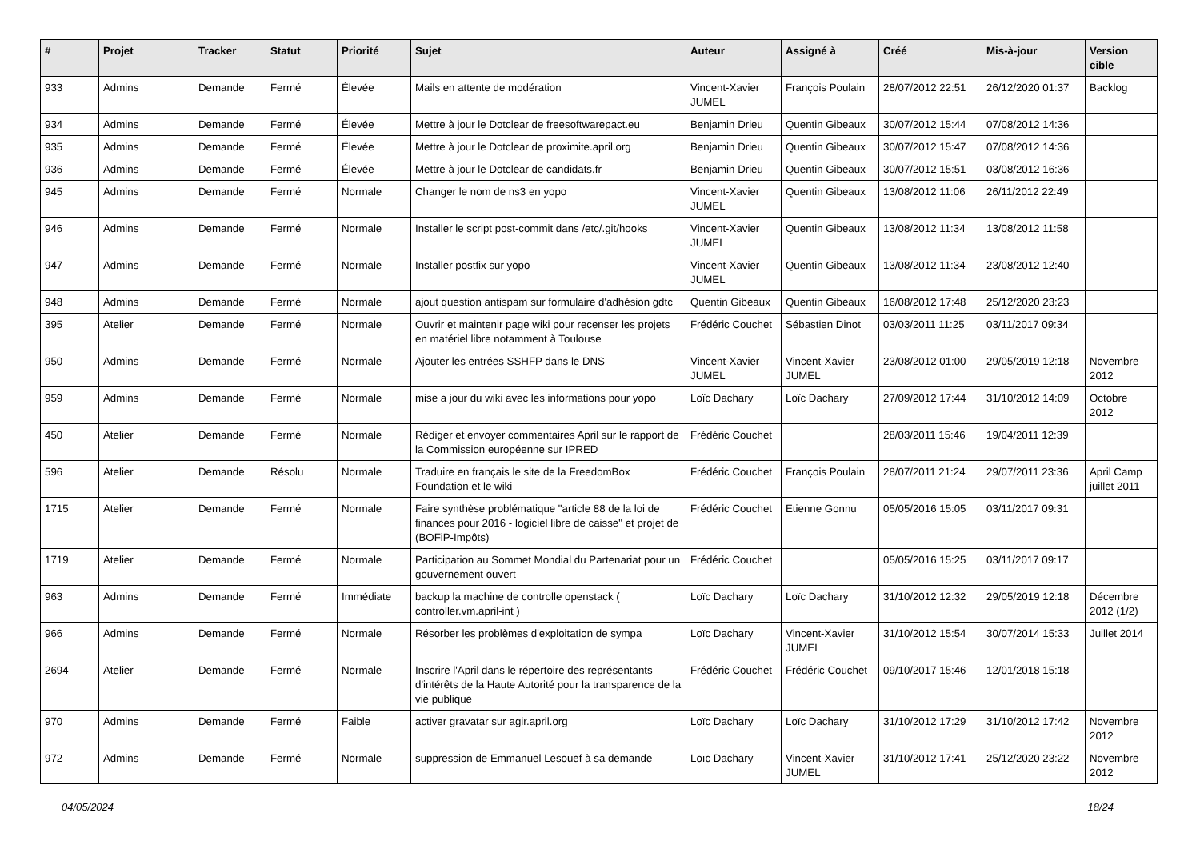| # | Projet | Tracker | Statut | Priorité | Sujet | Auteur | Assigné à | Créé | Mis-à-jour | Version cible |
| --- | --- | --- | --- | --- | --- | --- | --- | --- | --- | --- |
| 933 | Admins | Demande | Fermé | Élevée | Mails en attente de modération | Vincent-Xavier JUMEL | François Poulain | 28/07/2012 22:51 | 26/12/2020 01:37 | Backlog |
| 934 | Admins | Demande | Fermé | Élevée | Mettre à jour le Dotclear de freesoftwarepact.eu | Benjamin Drieu | Quentin Gibeaux | 30/07/2012 15:44 | 07/08/2012 14:36 | |
| 935 | Admins | Demande | Fermé | Élevée | Mettre à jour le Dotclear de proximite.april.org | Benjamin Drieu | Quentin Gibeaux | 30/07/2012 15:47 | 07/08/2012 14:36 | |
| 936 | Admins | Demande | Fermé | Élevée | Mettre à jour le Dotclear de candidats.fr | Benjamin Drieu | Quentin Gibeaux | 30/07/2012 15:51 | 03/08/2012 16:36 | |
| 945 | Admins | Demande | Fermé | Normale | Changer le nom de ns3 en yopo | Vincent-Xavier JUMEL | Quentin Gibeaux | 13/08/2012 11:06 | 26/11/2012 22:49 | |
| 946 | Admins | Demande | Fermé | Normale | Installer le script post-commit dans /etc/.git/hooks | Vincent-Xavier JUMEL | Quentin Gibeaux | 13/08/2012 11:34 | 13/08/2012 11:58 | |
| 947 | Admins | Demande | Fermé | Normale | Installer postfix sur yopo | Vincent-Xavier JUMEL | Quentin Gibeaux | 13/08/2012 11:34 | 23/08/2012 12:40 | |
| 948 | Admins | Demande | Fermé | Normale | ajout question antispam sur formulaire d'adhésion gdtc | Quentin Gibeaux | Quentin Gibeaux | 16/08/2012 17:48 | 25/12/2020 23:23 | |
| 395 | Atelier | Demande | Fermé | Normale | Ouvrir et maintenir page wiki pour recenser les projets en matériel libre notamment à Toulouse | Frédéric Couchet | Sébastien Dinot | 03/03/2011 11:25 | 03/11/2017 09:34 | |
| 950 | Admins | Demande | Fermé | Normale | Ajouter les entrées SSHFP dans le DNS | Vincent-Xavier JUMEL | Vincent-Xavier JUMEL | 23/08/2012 01:00 | 29/05/2019 12:18 | Novembre 2012 |
| 959 | Admins | Demande | Fermé | Normale | mise a jour du wiki avec les informations pour yopo | Loïc Dachary | Loïc Dachary | 27/09/2012 17:44 | 31/10/2012 14:09 | Octobre 2012 |
| 450 | Atelier | Demande | Fermé | Normale | Rédiger et envoyer commentaires April sur le rapport de la Commission européenne sur IPRED | Frédéric Couchet | | 28/03/2011 15:46 | 19/04/2011 12:39 | |
| 596 | Atelier | Demande | Résolu | Normale | Traduire en français le site de la FreedomBox Foundation et le wiki | Frédéric Couchet | François Poulain | 28/07/2011 21:24 | 29/07/2011 23:36 | April Camp juillet 2011 |
| 1715 | Atelier | Demande | Fermé | Normale | Faire synthèse problématique "article 88 de la loi de finances pour 2016 - logiciel libre de caisse" et projet de (BOFiP-Impôts) | Frédéric Couchet | Etienne Gonnu | 05/05/2016 15:05 | 03/11/2017 09:31 | |
| 1719 | Atelier | Demande | Fermé | Normale | Participation au Sommet Mondial du Partenariat pour un gouvernement ouvert | Frédéric Couchet | | 05/05/2016 15:25 | 03/11/2017 09:17 | |
| 963 | Admins | Demande | Fermé | Immédiate | backup la machine de controlle openstack ( controller.vm.april-int ) | Loïc Dachary | Loïc Dachary | 31/10/2012 12:32 | 29/05/2019 12:18 | Décembre 2012 (1/2) |
| 966 | Admins | Demande | Fermé | Normale | Résorber les problèmes d'exploitation de sympa | Loïc Dachary | Vincent-Xavier JUMEL | 31/10/2012 15:54 | 30/07/2014 15:33 | Juillet 2014 |
| 2694 | Atelier | Demande | Fermé | Normale | Inscrire l'April dans le répertoire des représentants d'intérêts de la Haute Autorité pour la transparence de la vie publique | Frédéric Couchet | Frédéric Couchet | 09/10/2017 15:46 | 12/01/2018 15:18 | |
| 970 | Admins | Demande | Fermé | Faible | activer gravatar sur agir.april.org | Loïc Dachary | Loïc Dachary | 31/10/2012 17:29 | 31/10/2012 17:42 | Novembre 2012 |
| 972 | Admins | Demande | Fermé | Normale | suppression de Emmanuel Lesouef à sa demande | Loïc Dachary | Vincent-Xavier JUMEL | 31/10/2012 17:41 | 25/12/2020 23:22 | Novembre 2012 |
04/05/2024 18/24